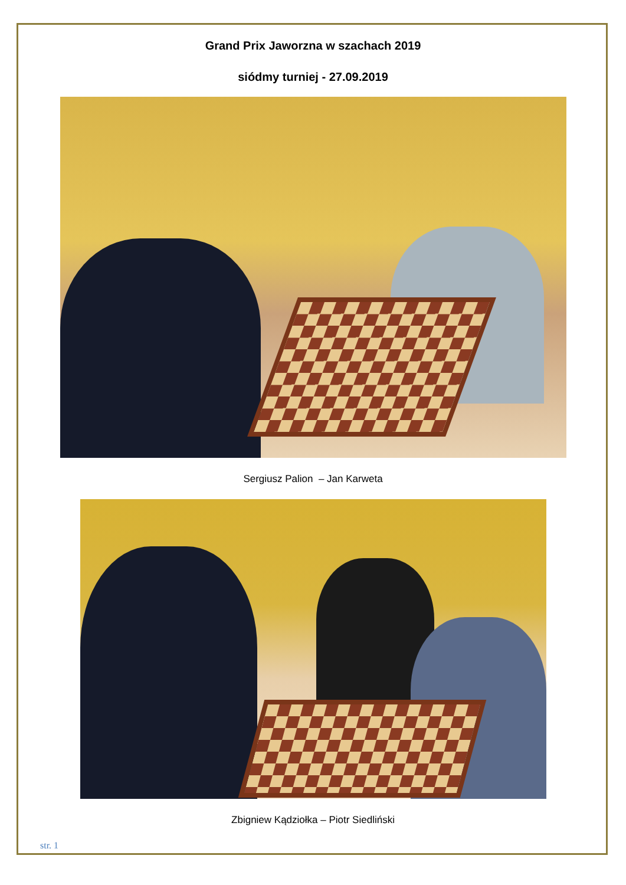Grand Prix Jaworzna w szachach 2019
siódmy turniej - 27.09.2019
Sergiusz Palion – Jan Karweta
Zbigniew Kądziołka – Piotr Siedliński
str. 1